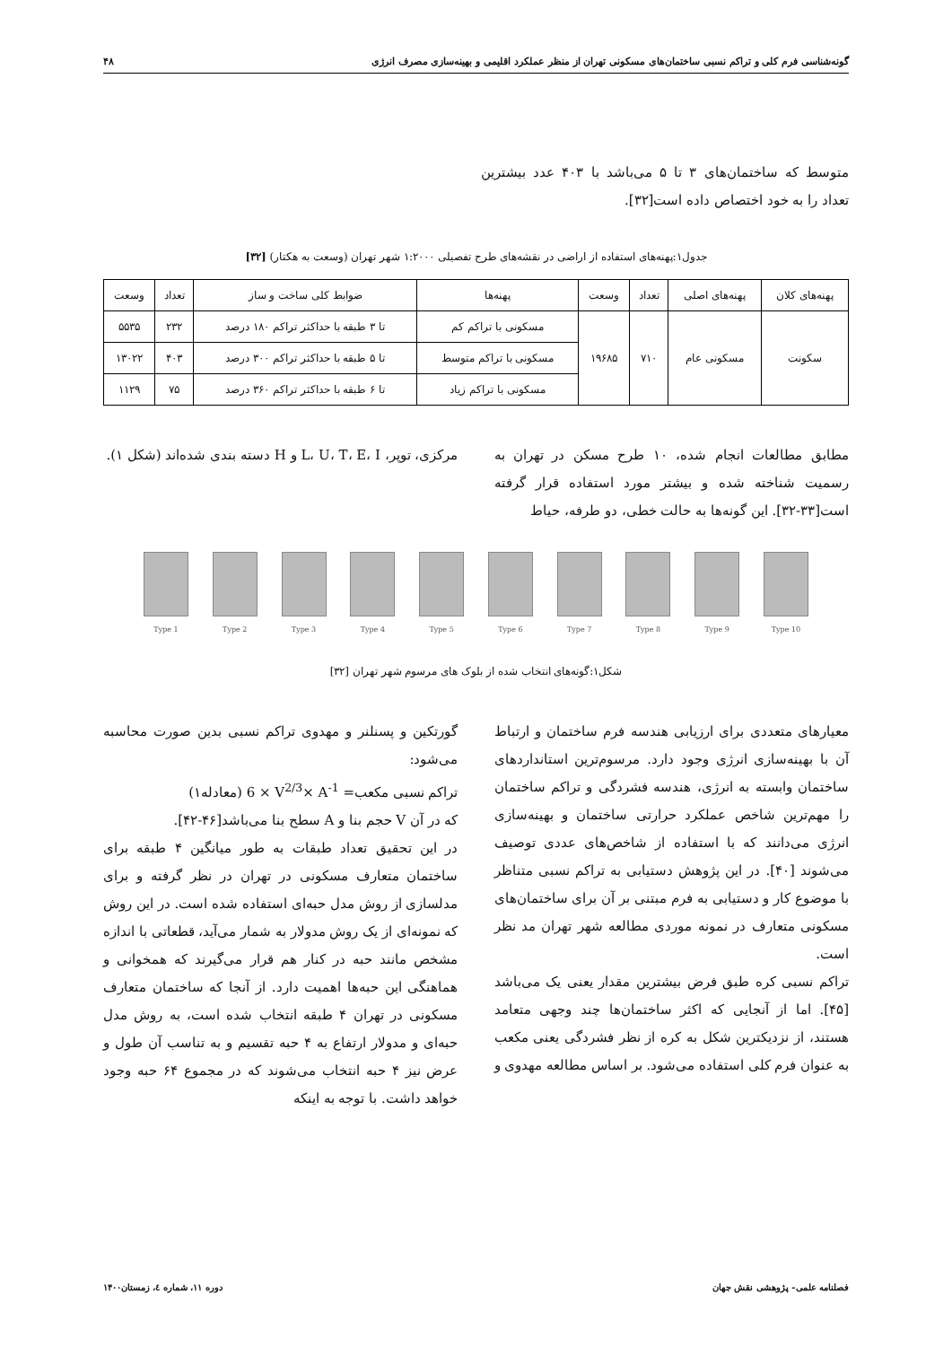گونه‌شناسی فرم کلی و تراکم نسبی ساختمان‌های مسکونی تهران از منظر عملکرد اقلیمی و بهینه‌سازی مصرف انرژی ۴۸
متوسط که ساختمان‌های ۳ تا ۵ می‌باشد با ۴۰۳ عدد بیشترین تعداد را به خود اختصاص داده است[۳۲].
جدول۱:پهنه‌های استفاده از اراضی در نقشه‌های طرح تفصیلی ۱:۲۰۰۰ شهر تهران (وسعت به هکتار) [۳۲]
| پهنه‌های کلان | پهنه‌های اصلی | تعداد | وسعت | پهنه‌ها | ضوابط کلی ساخت و ساز | تعداد | وسعت |
| --- | --- | --- | --- | --- | --- | --- | --- |
| سکونت | مسکونی عام | ۷۱۰ | ۱۹۶۸۵ | مسکونی با تراکم کم | تا ۳ طبقه با حداکثر تراکم ۱۸۰ درصد | ۲۳۲ | ۵۵۳۵ |
| | | | | مسکونی با تراکم متوسط | تا ۵ طبقه با حداکثر تراکم ۳۰۰ درصد | ۴۰۳ | ۱۳۰۲۲ |
| | | | | مسکونی با تراکم زیاد | تا ۶ طبقه با حداکثر تراکم ۳۶۰ درصد | ۷۵ | ۱۱۲۹ |
مطابق مطالعات انجام شده، ۱۰ طرح مسکن در تهران به رسمیت شناخته شده و بیشتر مورد استفاده قرار گرفته است[۳۳-۳۲]. این گونه‌ها به حالت خطی، دو طرفه، حیاط
مرکزی، توپر، L، U، T، E، I و H دسته بندی شده‌اند (شکل ۱).
Type 1 Type 2 Type 3 Type 4 Type 5 Type 6 Type 7 Type 8 Type 9 Type 10
شکل۱:گونه‌های انتخاب شده از بلوک های مرسوم شهر تهران [۳۲]
معیارهای متعددی برای ارزیابی هندسه فرم ساختمان و ارتباط آن با بهینه‌سازی انرژی وجود دارد. مرسوم‌ترین استانداردهای ساختمان وابسته به انرژی، هندسه فشردگی و تراکم ساختمان را مهم‌ترین شاخص عملکرد حرارتی ساختمان و بهینه‌سازی انرژی می‌دانند که با استفاده از شاخص‌های عددی توصیف می‌شوند [۴۰]. در این پژوهش دستیابی به تراکم نسبی متناظر با موضوع کار و دستیابی به فرم مبتنی بر آن برای ساختمان‌های مسکونی متعارف در نمونه موردی مطالعه شهر تهران مد نظر است.
تراکم نسبی کره طبق فرض بیشترین مقدار یعنی یک می‌باشد [۴۵]. اما از آنجایی که اکثر ساختمان‌ها چند وجهی متعامد هستند، از نزدیکترین شکل به کره از نظر فشردگی یعنی مکعب به عنوان فرم کلی استفاده می‌شود. بر اساس مطالعه مهدوی و
گورتکین و پسنلنر و مهدوی تراکم نسبی بدین صورت محاسبه می‌شود:
تراکم نسبی مکعب= 6 × V<sup>2/3</sup>× A<sup>-1</sup> (معادله۱)
که در آن V حجم بنا و A سطح بنا می‌باشد[۴۶-۴۲].
در این تحقیق تعداد طبقات به طور میانگین ۴ طبقه برای ساختمان متعارف مسکونی در تهران در نظر گرفته و برای مدلسازی از روش مدل حبه‌ای استفاده شده است. در این روش که نمونه‌ای از یک روش مدولار به شمار می‌آید، قطعاتی با اندازه مشخص مانند حبه در کنار هم قرار می‌گیرند که همخوانی و هماهنگی این حبه‌ها اهمیت دارد. از آنجا که ساختمان متعارف مسکونی در تهران ۴ طبقه انتخاب شده است، به روش مدل حبه‌ای و مدولار ارتفاع به ۴ حبه تقسیم و به تناسب آن طول و عرض نیز ۴ حبه انتخاب می‌شوند که در مجموع ۶۴ حبه وجود خواهد داشت. با توجه به اینکه
فصلنامه علمی- پژوهشی نقش جهان دوره ۱۱، شماره ٤، زمستان۱۴۰۰